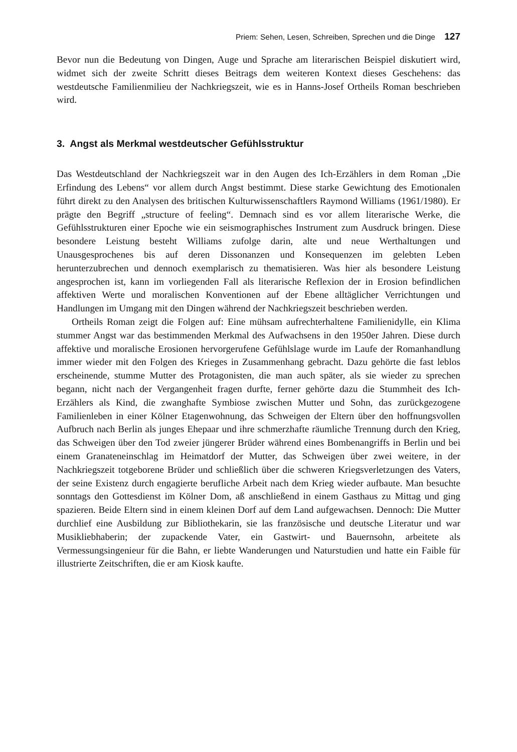Priem: Sehen, Lesen, Schreiben, Sprechen und die Dinge 127
Bevor nun die Bedeutung von Dingen, Auge und Sprache am literarischen Beispiel diskutiert wird, widmet sich der zweite Schritt dieses Beitrags dem weiteren Kontext dieses Geschehens: das westdeutsche Familienmilieu der Nachkriegszeit, wie es in Hanns-Josef Ortheils Roman beschrieben wird.
3. Angst als Merkmal westdeutscher Gefühlsstruktur
Das Westdeutschland der Nachkriegszeit war in den Augen des Ich-Erzählers in dem Roman „Die Erfindung des Lebens“ vor allem durch Angst bestimmt. Diese starke Gewichtung des Emotionalen führt direkt zu den Analysen des britischen Kulturwissenschaftlers Raymond Williams (1961/1980). Er prägte den Begriff „structure of feeling“. Demnach sind es vor allem literarische Werke, die Gefühlsstrukturen einer Epoche wie ein seismographisches Instrument zum Ausdruck bringen. Diese besondere Leistung besteht Williams zufolge darin, alte und neue Werthaltungen und Unausgesprochenes bis auf deren Dissonanzen und Konsequenzen im gelebten Leben herunterzubrechen und dennoch exemplarisch zu thematisieren. Was hier als besondere Leistung angesprochen ist, kann im vorliegenden Fall als literarische Reflexion der in Erosion befindlichen affektiven Werte und moralischen Konventionen auf der Ebene alltäglicher Verrichtungen und Handlungen im Umgang mit den Dingen während der Nachkriegszeit beschrieben werden.
Ortheils Roman zeigt die Folgen auf: Eine mühsam aufrechterhaltene Familienidylle, ein Klima stummer Angst war das bestimmenden Merkmal des Aufwachsens in den 1950er Jahren. Diese durch affektive und moralische Erosionen hervorgerufene Gefühlslage wurde im Laufe der Romanhandlung immer wieder mit den Folgen des Krieges in Zusammenhang gebracht. Dazu gehörte die fast leblos erscheinende, stumme Mutter des Protagonisten, die man auch später, als sie wieder zu sprechen begann, nicht nach der Vergangenheit fragen durfte, ferner gehörte dazu die Stummheit des Ich-Erzählers als Kind, die zwanghafte Symbiose zwischen Mutter und Sohn, das zurückgezogene Familienleben in einer Kölner Etagenwohnung, das Schweigen der Eltern über den hoffnungsvollen Aufbruch nach Berlin als junges Ehepaar und ihre schmerzhafte räumliche Trennung durch den Krieg, das Schweigen über den Tod zweier jüngerer Brüder während eines Bombenangriffs in Berlin und bei einem Granateneinschlag im Heimatdorf der Mutter, das Schweigen über zwei weitere, in der Nachkriegszeit totgeborene Brüder und schließlich über die schweren Kriegsverletzungen des Vaters, der seine Existenz durch engagierte berufliche Arbeit nach dem Krieg wieder aufbaute. Man besuchte sonntags den Gottesdienst im Kölner Dom, aß anschließend in einem Gasthaus zu Mittag und ging spazieren. Beide Eltern sind in einem kleinen Dorf auf dem Land aufgewachsen. Dennoch: Die Mutter durchlief eine Ausbildung zur Bibliothekarin, sie las französische und deutsche Literatur und war Musikliebhaberin; der zupackende Vater, ein Gastwirt- und Bauernsohn, arbeitete als Vermessungsingenieur für die Bahn, er liebte Wanderungen und Naturstudien und hatte ein Faible für illustrierte Zeitschriften, die er am Kiosk kaufte.